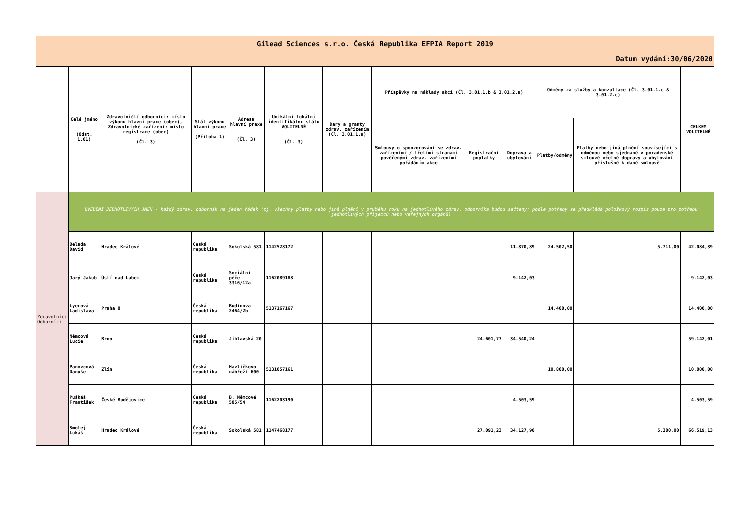| Gilead Sciences s.r.o. Česká Republika EFPIA Report 2019 | | | | | | | | | | | | | |
| Datum vydání:30/06/2020 | | | | | | | | | | | | | |
| | Celé jméno (Odst. 1.01) | Zdravotničtí odborníci: místo výkonu hlavní praxe (obec), Zdravotnické zařízení: místo registrace (obec) (Čl. 3) | Stát výkonu hlavní praxe (Příloha 1) | Adresa hlavní praxe (Čl. 3) | Unikátní lokální identifikátor státu VOLITELNÉ (Čl. 3) | Dary a granty zdrav. zařízením (Čl. 3.01.1.a) | Příspěvky na náklady akcí (Čl. 3.01.1.b & 3.01.2.a) | | | Odměny za služby a konzultace (Čl. 3.01.1.c & 3.01.2.c) | | | CELKEM VOLITELNÉ |
| | | | | | | | Smlouvy o sponzorování se zdrav. zařízeními / třetími stranami pověřenými zdrav. zařízeními pořádáním akce | Registrační poplatky | Doprava a ubytování | Platby/odměny | Platby nebo jiná plnění související s odměnou nebo sjednané v poradenské smlouvě včetně dopravy a ubytování příslušné k dané smlouvě | | |
| Zdravotníci Odborníci | UVEDENÍ JEDNOTLIVÝCH JMEN - každý zdrav. odborník na jeden řádek (tj. všechny platby nebo jiná plnění v průběhu roku na jednotlivého zdrav. odborníka budou sečteny: podle potřeby se předkládá položkový rozpis pouze pro potřebu jednotlivých příjemců nebo veřejných orgánů) | | | | | | | | | | | | |
| | Belada David | Hradec Králové | Česká republika | Sokolská 581 | 1142528172 | | | | 11.870,89 | 24.502,50 | 5.711,00 | | 42.084,39 |
| | Jarý Jakub | Ústí nad Labem | Česká republika | Sociální péče 3316/12a | 1162089188 | | | | 9.142,03 | | | | 9.142,03 |
| | Lyerová Ladislava | Praha 8 | Česká republika | Budínova 2464/2b | 5137167167 | | | | | 14.400,00 | | | 14.400,00 |
| | Němcová Lucie | Brno | Česká republika | Jihlavská 20 | | | | 24.601,77 | 34.540,24 | | | | 59.142,01 |
| | Panovcová Danuše | Zlín | Česká republika | Havlíčkovo nábřeží 600 | 5131057161 | | | | | 10.800,00 | | | 10.800,00 |
| | Puškáš František | České Budějovice | Česká republika | B. Němcové 585/54 | 1162203190 | | | | 4.503,59 | | | | 4.503,59 |
| | Smolej Lukáš | Hradec Králové | Česká republika | Sokolská 581 | 1147468177 | | | 27.091,23 | 34.127,90 | | 5.300,00 | | 66.519,13 |